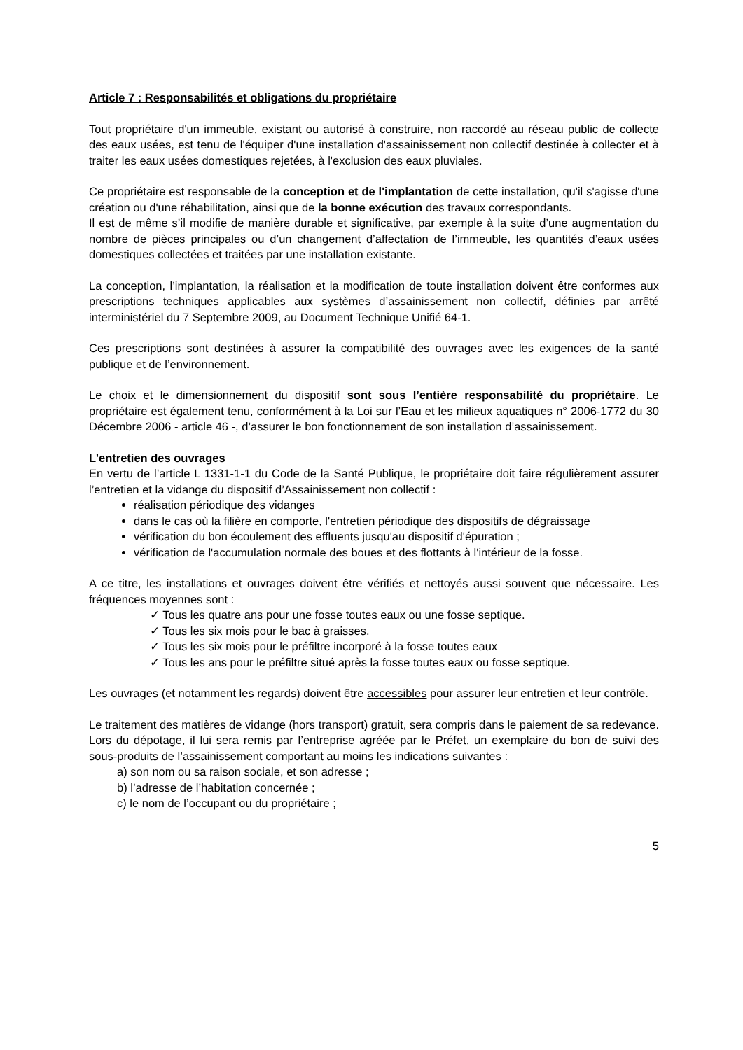Article 7 : Responsabilités et obligations du propriétaire
Tout propriétaire d'un immeuble, existant ou autorisé à construire, non raccordé au réseau public de collecte des eaux usées, est tenu de l'équiper d'une installation d'assainissement non collectif destinée à collecter et à traiter les eaux usées domestiques rejetées, à l'exclusion des eaux pluviales.
Ce propriétaire est responsable de la conception et de l'implantation de cette installation, qu'il s'agisse d'une création ou d'une réhabilitation, ainsi que de la bonne exécution des travaux correspondants.
Il est de même s’il modifie de manière durable et significative, par exemple à la suite d’une augmentation du nombre de pièces principales ou d’un changement d’affectation de l’immeuble, les quantités d’eaux usées domestiques collectées et traitées par une installation existante.
La conception, l’implantation, la réalisation et la modification de toute installation doivent être conformes aux prescriptions techniques applicables aux systèmes d’assainissement non collectif, définies par arrêté interministériel du 7 Septembre 2009, au Document Technique Unifié 64-1.
Ces prescriptions sont destinées à assurer la compatibilité des ouvrages avec les exigences de la santé publique et de l’environnement.
Le choix et le dimensionnement du dispositif sont sous l’entière responsabilité du propriétaire. Le propriétaire est également tenu, conformément à la Loi sur l’Eau et les milieux aquatiques n° 2006-1772 du 30 Décembre 2006 - article 46 -, d’assurer le bon fonctionnement de son installation d’assainissement.
L'entretien des ouvrages
En vertu de l’article L 1331-1-1 du Code de la Santé Publique, le propriétaire doit faire régulièrement assurer l’entretien et la vidange du dispositif d’Assainissement non collectif :
réalisation périodique des vidanges
dans le cas où la filière en comporte, l'entretien périodique des dispositifs de dégraissage
vérification du bon écoulement des effluents jusqu'au dispositif d'épuration ;
vérification de l'accumulation normale des boues et des flottants à l'intérieur de la fosse.
A ce titre, les installations et ouvrages doivent être vérifiés et nettoyés aussi souvent que nécessaire. Les fréquences moyennes sont :
✓ Tous les quatre ans pour une fosse toutes eaux ou une fosse septique.
✓ Tous les six mois pour le bac à graisses.
✓ Tous les six mois pour le préfiltre incorporé à la fosse toutes eaux
✓ Tous les ans pour le préfiltre situé après la fosse toutes eaux ou fosse septique.
Les ouvrages (et notamment les regards) doivent être accessibles pour assurer leur entretien et leur contrôle.
Le traitement des matières de vidange (hors transport) gratuit, sera compris dans le paiement de sa redevance. Lors du dépotage, il lui sera remis par l’entreprise agréée par le Préfet, un exemplaire du bon de suivi des sous-produits de l’assainissement comportant au moins les indications suivantes :
a) son nom ou sa raison sociale, et son adresse ;
b) l’adresse de l’habitation concernée ;
c) le nom de l’occupant ou du propriétaire ;
5